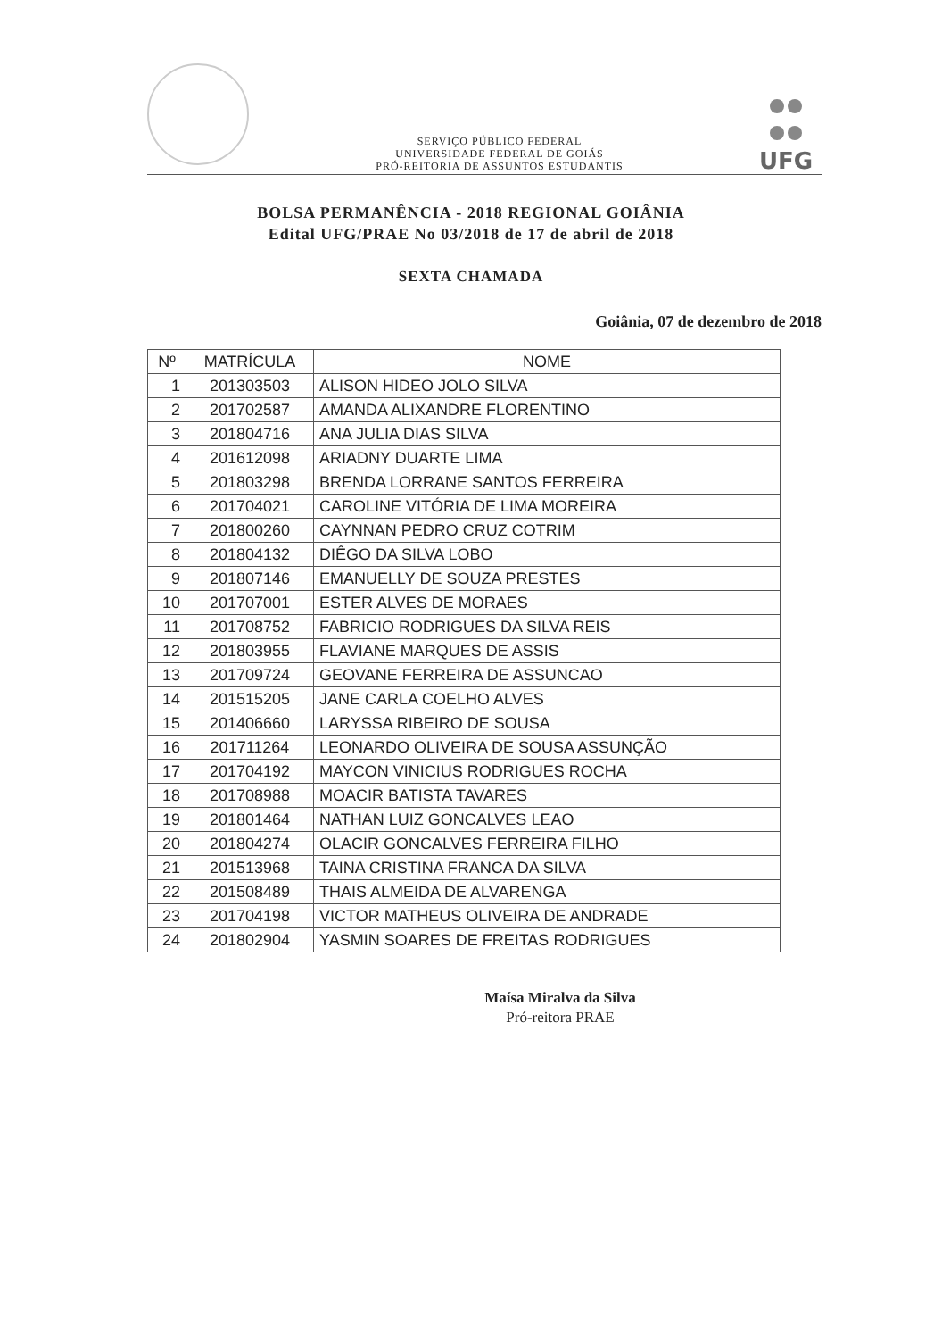SERVIÇO PÚBLICO FEDERAL
UNIVERSIDADE FEDERAL DE GOIÁS
PRÓ-REITORIA DE ASSUNTOS ESTUDANTIS
UFG
BOLSA PERMANÊNCIA - 2018 REGIONAL GOIÂNIA
Edital UFG/PRAE No 03/2018 de 17 de abril de 2018
SEXTA CHAMADA
Goiânia, 07 de dezembro de 2018
| Nº | MATRÍCULA | NOME |
| --- | --- | --- |
| 1 | 201303503 | ALISON HIDEO JOLO SILVA |
| 2 | 201702587 | AMANDA ALIXANDRE FLORENTINO |
| 3 | 201804716 | ANA JULIA DIAS SILVA |
| 4 | 201612098 | ARIADNY DUARTE LIMA |
| 5 | 201803298 | BRENDA LORRANE SANTOS FERREIRA |
| 6 | 201704021 | CAROLINE VITÓRIA DE LIMA MOREIRA |
| 7 | 201800260 | CAYNNAN PEDRO CRUZ COTRIM |
| 8 | 201804132 | DIÊGO DA SILVA LOBO |
| 9 | 201807146 | EMANUELLY DE SOUZA PRESTES |
| 10 | 201707001 | ESTER ALVES DE MORAES |
| 11 | 201708752 | FABRICIO RODRIGUES DA SILVA REIS |
| 12 | 201803955 | FLAVIANE MARQUES DE ASSIS |
| 13 | 201709724 | GEOVANE FERREIRA DE ASSUNCAO |
| 14 | 201515205 | JANE CARLA COELHO ALVES |
| 15 | 201406660 | LARYSSA RIBEIRO DE SOUSA |
| 16 | 201711264 | LEONARDO OLIVEIRA DE SOUSA ASSUNÇÃO |
| 17 | 201704192 | MAYCON VINICIUS RODRIGUES ROCHA |
| 18 | 201708988 | MOACIR BATISTA TAVARES |
| 19 | 201801464 | NATHAN LUIZ GONCALVES LEAO |
| 20 | 201804274 | OLACIR GONCALVES FERREIRA FILHO |
| 21 | 201513968 | TAINA CRISTINA FRANCA DA SILVA |
| 22 | 201508489 | THAIS ALMEIDA DE ALVARENGA |
| 23 | 201704198 | VICTOR MATHEUS OLIVEIRA DE ANDRADE |
| 24 | 201802904 | YASMIN SOARES DE FREITAS RODRIGUES |
Maísa Miralva da Silva
Pró-reitora PRAE